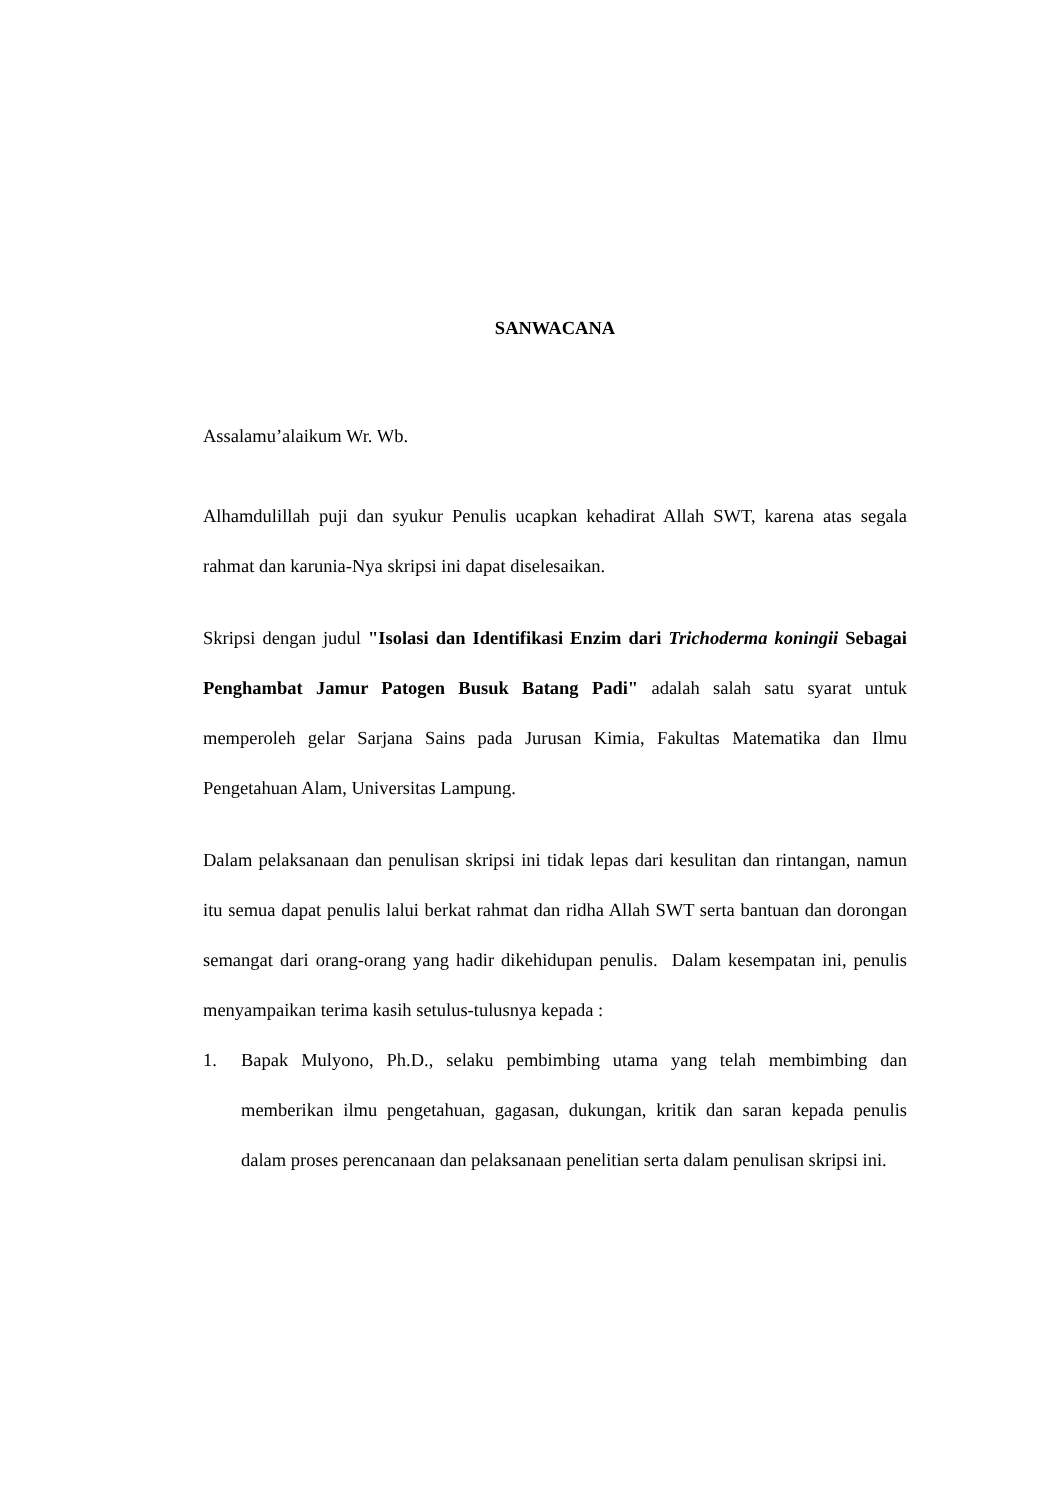SANWACANA
Assalamu’alaikum Wr. Wb.
Alhamdulillah puji dan syukur Penulis ucapkan kehadirat Allah SWT, karena atas segala rahmat dan karunia-Nya skripsi ini dapat diselesaikan.
Skripsi dengan judul "Isolasi dan Identifikasi Enzim dari Trichoderma koningii Sebagai Penghambat Jamur Patogen Busuk Batang Padi" adalah salah satu syarat untuk memperoleh gelar Sarjana Sains pada Jurusan Kimia, Fakultas Matematika dan Ilmu Pengetahuan Alam, Universitas Lampung.
Dalam pelaksanaan dan penulisan skripsi ini tidak lepas dari kesulitan dan rintangan, namun itu semua dapat penulis lalui berkat rahmat dan ridha Allah SWT serta bantuan dan dorongan semangat dari orang-orang yang hadir dikehidupan penulis. Dalam kesempatan ini, penulis menyampaikan terima kasih setulus-tulusnya kepada :
1. Bapak Mulyono, Ph.D., selaku pembimbing utama yang telah membimbing dan memberikan ilmu pengetahuan, gagasan, dukungan, kritik dan saran kepada penulis dalam proses perencanaan dan pelaksanaan penelitian serta dalam penulisan skripsi ini.